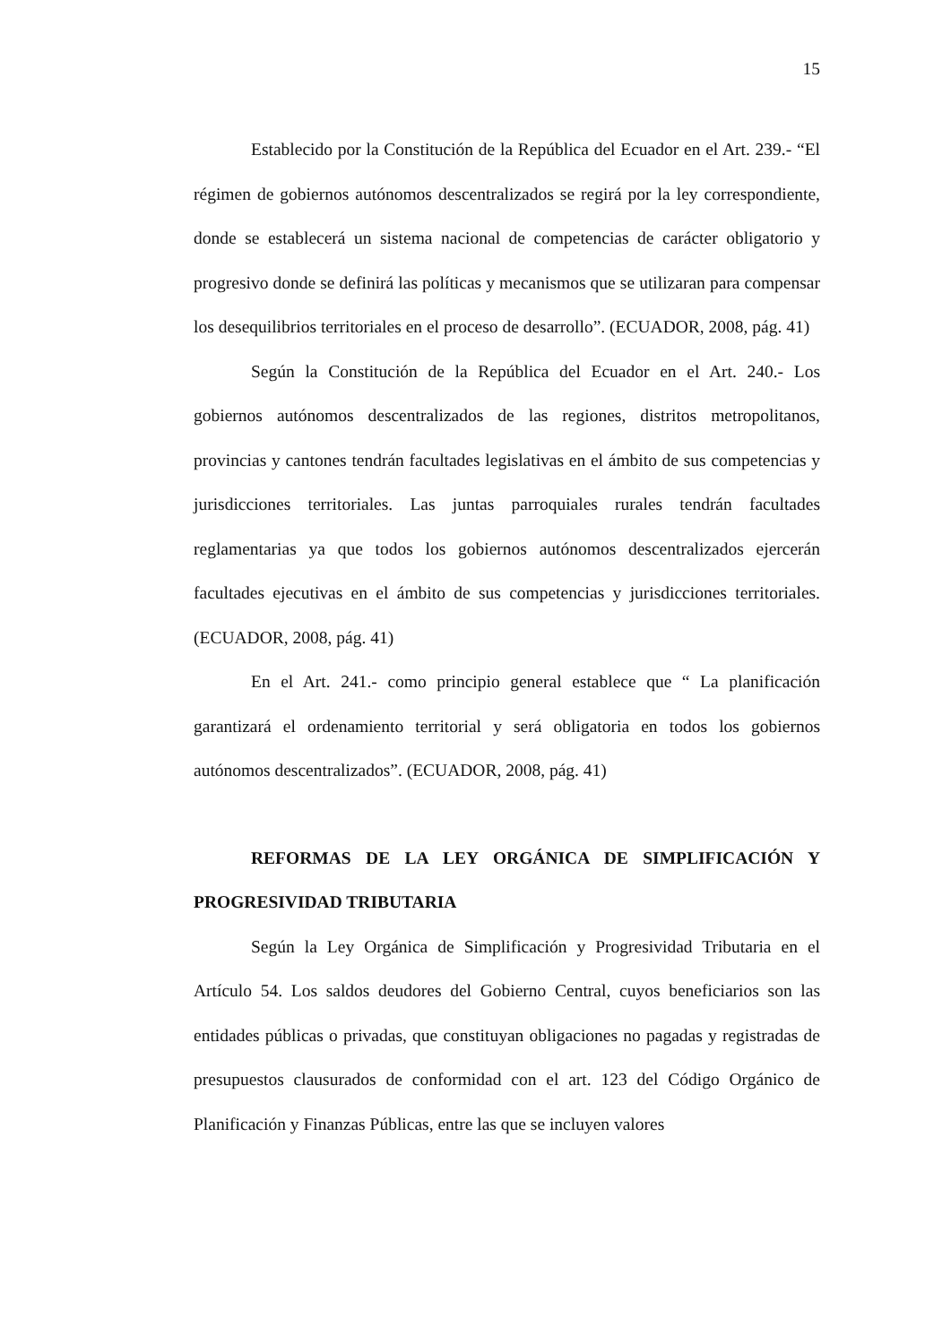15
Establecido por la Constitución de la República del Ecuador en el Art. 239.- “El régimen de gobiernos autónomos descentralizados se regirá por la ley correspondiente, donde se establecerá un sistema nacional de competencias de carácter obligatorio y progresivo donde se definirá las políticas y mecanismos que se utilizaran para compensar los desequilibrios territoriales en el proceso de desarrollo”. (ECUADOR, 2008, pág. 41)
Según la Constitución de la República del Ecuador en el Art. 240.- Los gobiernos autónomos descentralizados de las regiones, distritos metropolitanos, provincias y cantones tendrán facultades legislativas en el ámbito de sus competencias y jurisdicciones territoriales. Las juntas parroquiales rurales tendrán facultades reglamentarias ya que todos los gobiernos autónomos descentralizados ejercerán facultades ejecutivas en el ámbito de sus competencias y jurisdicciones territoriales. (ECUADOR, 2008, pág. 41)
En el Art. 241.- como principio general establece que “ La planificación garantizará el ordenamiento territorial y será obligatoria en todos los gobiernos autónomos descentralizados”. (ECUADOR, 2008, pág. 41)
REFORMAS DE LA LEY ORGÁNICA DE SIMPLIFICACIÓN Y PROGRESIVIDAD TRIBUTARIA
Según la Ley Orgánica de Simplificación y Progresividad Tributaria en el Artículo 54. Los saldos deudores del Gobierno Central, cuyos beneficiarios son las entidades públicas o privadas, que constituyan obligaciones no pagadas y registradas de presupuestos clausurados de conformidad con el art. 123 del Código Orgánico de Planificación y Finanzas Públicas, entre las que se incluyen valores